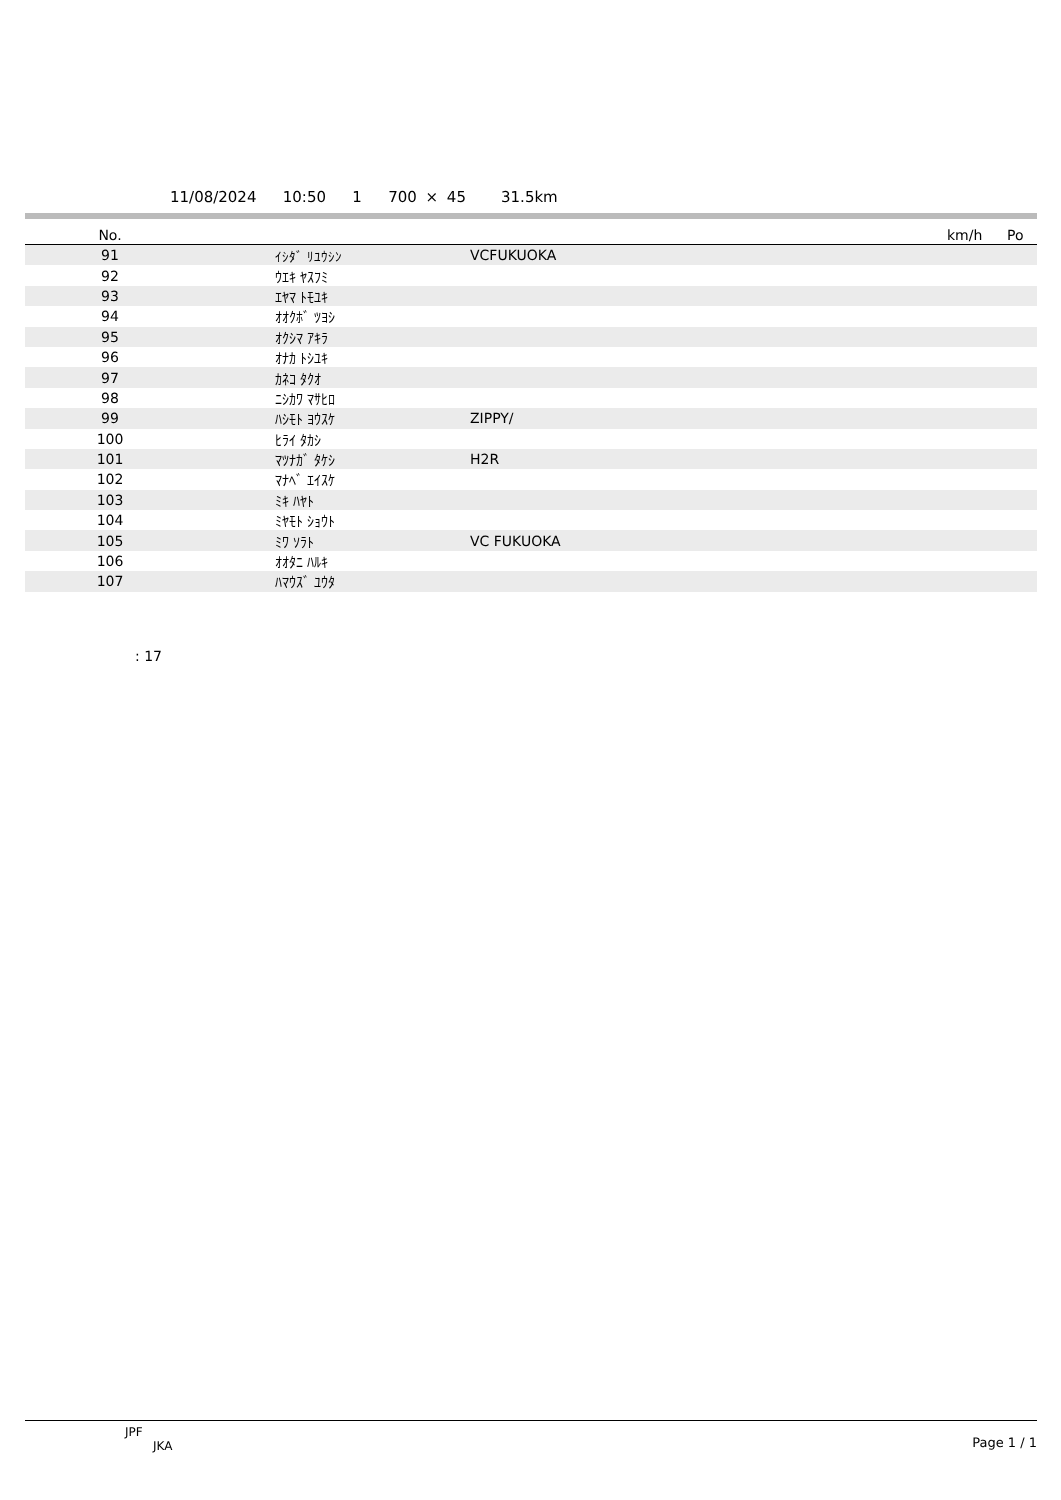11/08/2024 10:50 1 700 × 45 31.5km
| No. | | | | km/h | Po |
| --- | --- | --- | --- | --- | --- |
| 91 | ｲｼﾀﾞ ﾘﾕｳｼﾝ | VCFUKUOKA | | | |
| 92 | ｳｴｷ ﾔｽﾌﾐ | | | | |
| 93 | ｴﾔﾏ ﾄﾓﾕｷ | | | | |
| 94 | ｵｵｸﾎﾞ ﾂﾖｼ | | | | |
| 95 | ｵｸｼﾏ ｱｷﾗ | | | | |
| 96 | ｵﾅｶ ﾄｼﾕｷ | | | | |
| 97 | ｶﾈｺ ﾀｸｵ | | | | |
| 98 | ﾆｼｶﾜ ﾏｻﾋﾛ | | | | |
| 99 | ﾊｼﾓﾄ ﾖｳｽｹ | ZIPPY/ | | | |
| 100 | ﾋﾗｲ ﾀｶｼ | | | | |
| 101 | ﾏﾂﾅｶﾞ ﾀｹｼ | H2R | | | |
| 102 | ﾏﾅﾍﾞ ｴｲｽｹ | | | | |
| 103 | ﾐｷ ﾊﾔﾄ | | | | |
| 104 | ﾐﾔﾓﾄ ｼｮｳﾄ | | | | |
| 105 | ﾐﾜ ｿﾗﾄ | VC FUKUOKA | | | |
| 106 | ｵｵﾀﾆ ﾊﾙｷ | | | | |
| 107 | ﾊﾏｳｽﾞ ﾕｳﾀ | | | | |
: 17
JPF
JKA
Page 1 / 1